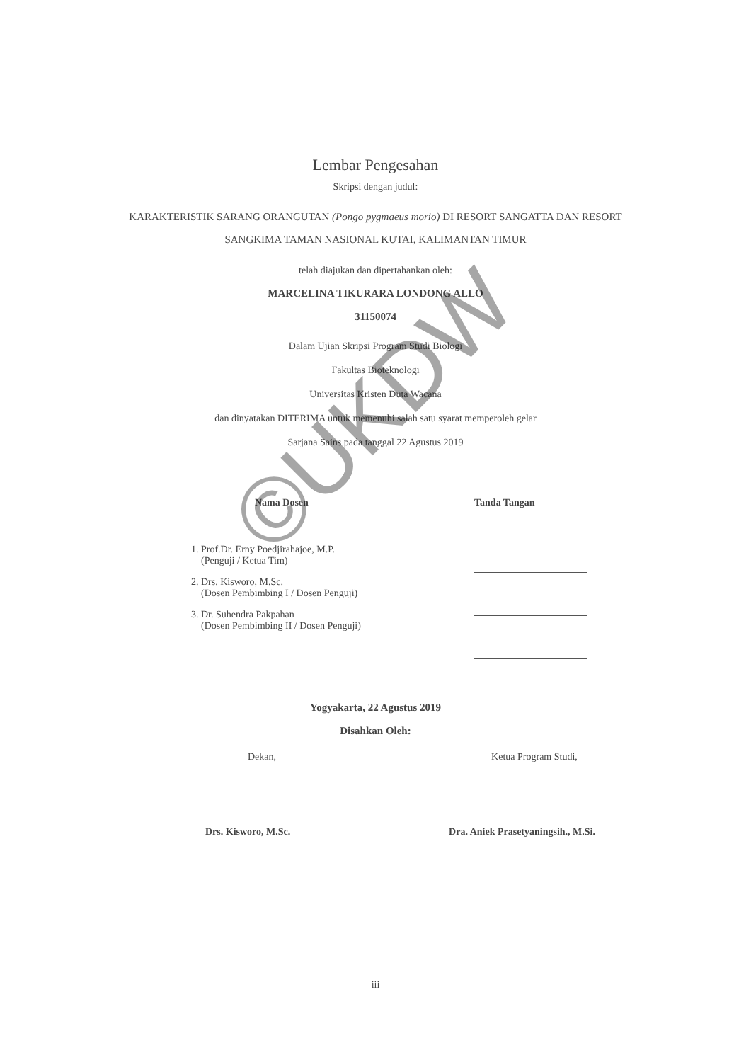Lembar Pengesahan
Skripsi dengan judul:
KARAKTERISTIK SARANG ORANGUTAN (Pongo pygmaeus morio) DI RESORT SANGATTA DAN RESORT SANGKIMA TAMAN NASIONAL KUTAI, KALIMANTAN TIMUR
telah diajukan dan dipertahankan oleh:
MARCELINA TIKURARA LONDONG ALLO
31150074
Dalam Ujian Skripsi Program Studi Biologi
Fakultas Bioteknologi
Universitas Kristen Duta Wacana
dan dinyatakan DITERIMA untuk memenuhi salah satu syarat memperoleh gelar
Sarjana Sains pada tanggal 22 Agustus 2019
Nama Dosen
1. Prof.Dr. Erny Poedjirahajoe, M.P.
(Penguji / Ketua Tim)
2. Drs. Kisworo, M.Sc.
(Dosen Pembimbing I / Dosen Penguji)
3. Dr. Suhendra Pakpahan
(Dosen Pembimbing II / Dosen Penguji)
Tanda Tangan
Yogyakarta, 22 Agustus 2019
Disahkan Oleh:
Dekan,
Drs. Kisworo, M.Sc.
Ketua Program Studi,
Dra. Aniek Prasetyaningsih., M.Si.
iii
©UKDW